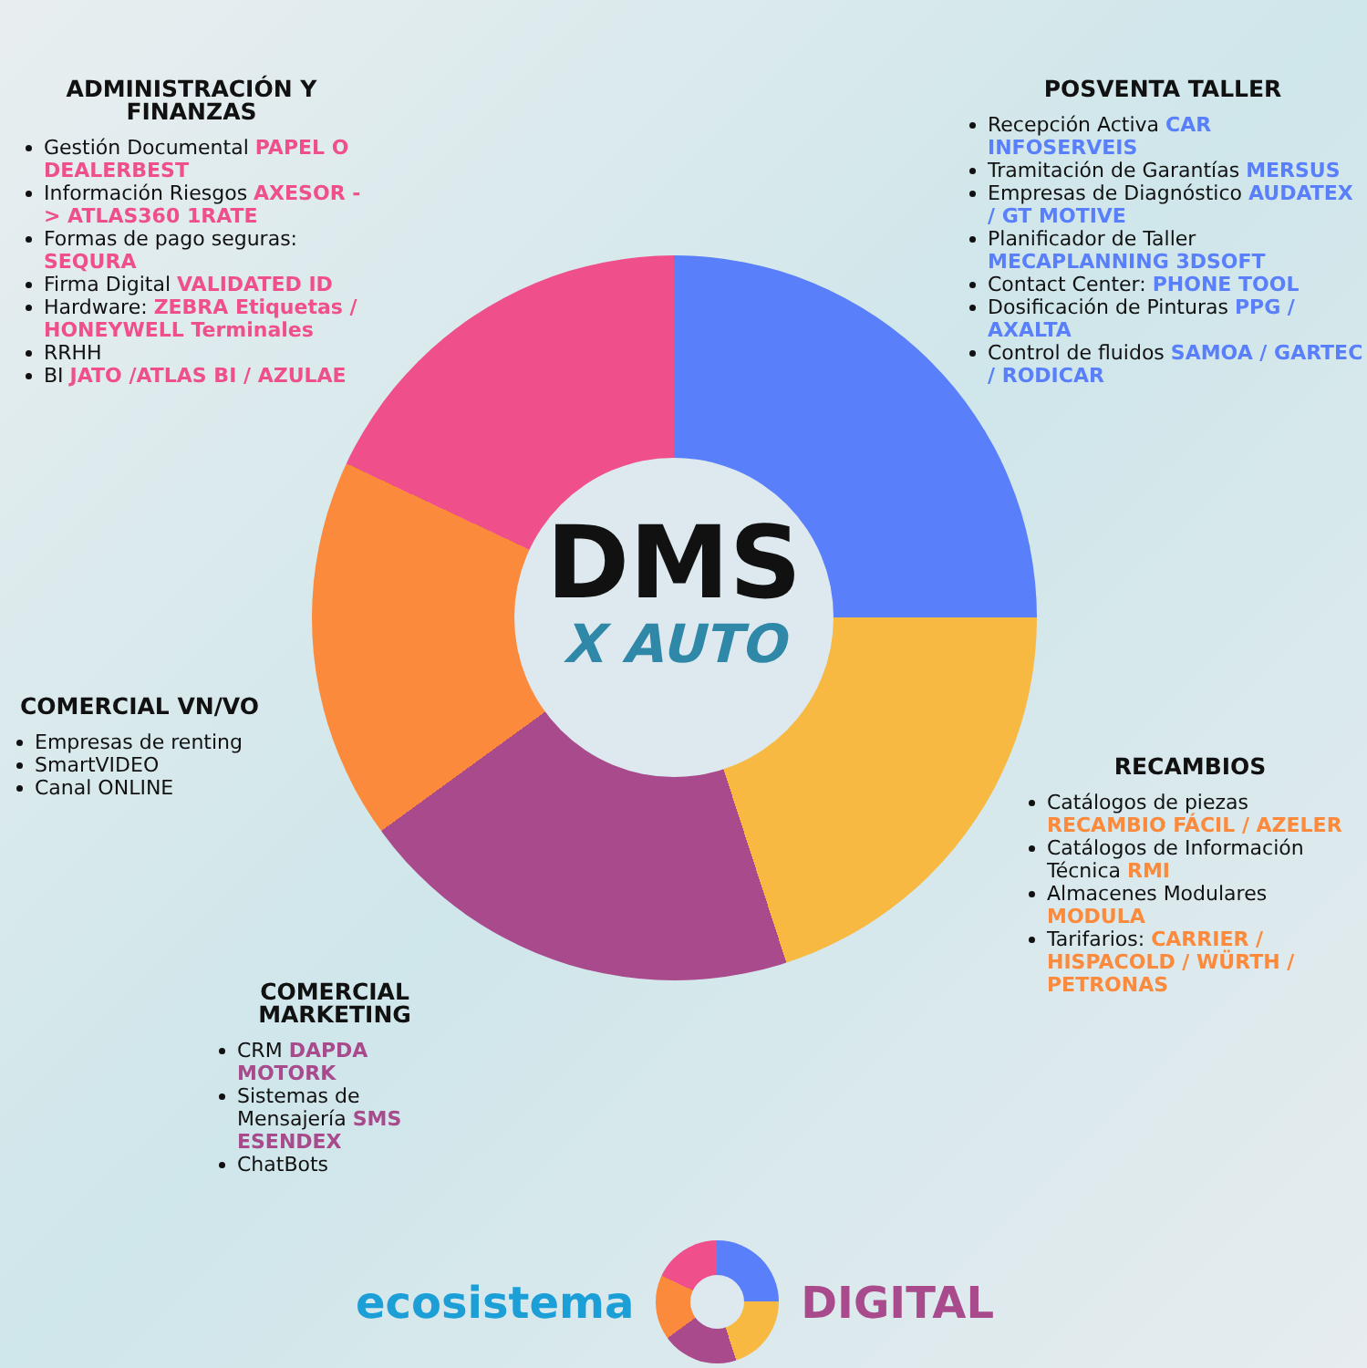ADMINISTRACIÓN Y FINANZAS
Gestión Documental PAPEL O DEALERBEST
Información Riesgos AXESOR -> ATLAS360 1RATE
Formas de pago seguras: SEQURA
Firma Digital VALIDATED ID
Hardware: ZEBRA Etiquetas / HONEYWELL Terminales
RRHH
BI JATO /ATLAS BI / AZULAE
POSVENTA TALLER
Recepción Activa CAR INFOSERVEIS
Tramitación de Garantías MERSUS
Empresas de Diagnóstico AUDATEX / GT MOTIVE
Planificador de Taller MECAPLANNING 3DSOFT
Contact Center: PHONE TOOL
Dosificación de Pinturas PPG / AXALTA
Control de fluidos SAMOA / GARTEC / RODICAR
COMERCIAL VN/VO
Empresas de renting
SmartVIDEO
Canal ONLINE
DMS
X AUTO
RECAMBIOS
Catálogos de piezas RECAMBIO FÁCIL / AZELER
Catálogos de Información Técnica RMI
Almacenes Modulares MODULA
Tarifarios: CARRIER / HISPACOLD / WÜRTH / PETRONAS
COMERCIAL MARKETING
CRM DAPDA MOTORK
Sistemas de Mensajería SMS ESENDEX
ChatBots
ecosistema DIGITAL